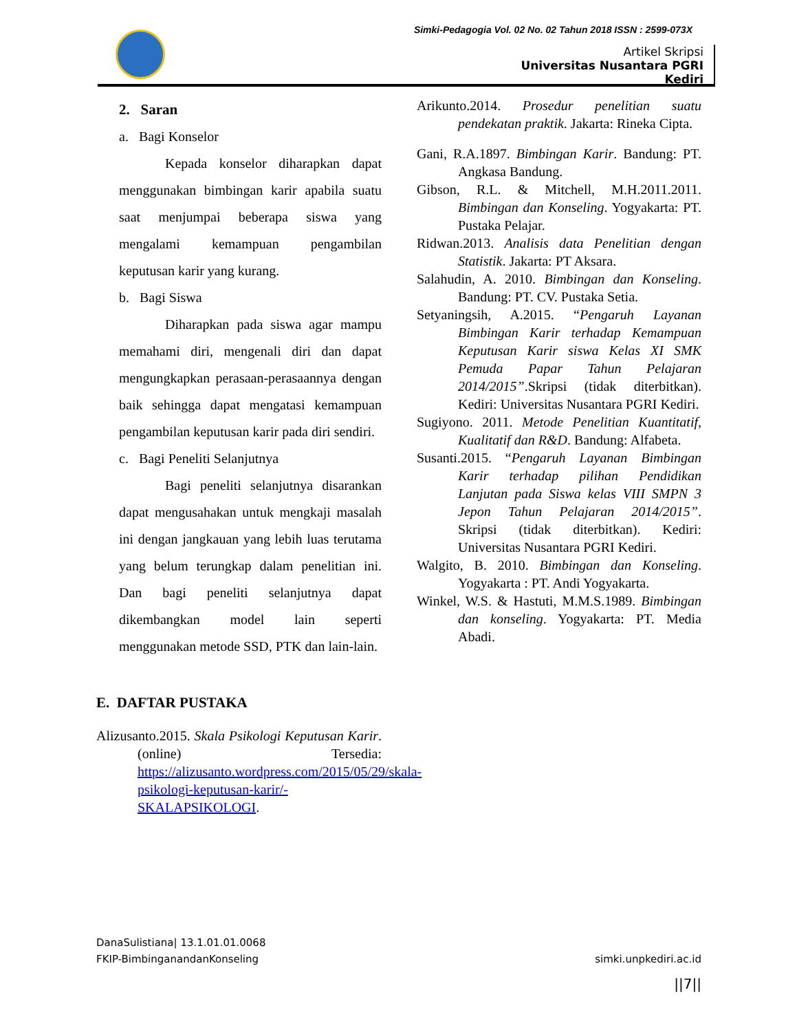Simki-Pedagogia Vol. 02 No. 02 Tahun 2018 ISSN : 2599-073X
Artikel Skripsi
Universitas Nusantara PGRI Kediri
2. Saran
a. Bagi Konselor
Kepada konselor diharapkan dapat menggunakan bimbingan karir apabila suatu saat menjumpai beberapa siswa yang mengalami kemampuan pengambilan keputusan karir yang kurang.
b. Bagi Siswa
Diharapkan pada siswa agar mampu memahami diri, mengenali diri dan dapat mengungkapkan perasaan-perasaannya dengan baik sehingga dapat mengatasi kemampuan pengambilan keputusan karir pada diri sendiri.
c. Bagi Peneliti Selanjutnya
Bagi peneliti selanjutnya disarankan dapat mengusahakan untuk mengkaji masalah ini dengan jangkauan yang lebih luas terutama yang belum terungkap dalam penelitian ini. Dan bagi peneliti selanjutnya dapat dikembangkan model lain seperti menggunakan metode SSD, PTK dan lain-lain.
E. DAFTAR PUSTAKA
Alizusanto.2015. Skala Psikologi Keputusan Karir. (online) Tersedia: https://alizusanto.wordpress.com/2015/05/29/skala-psikologi-keputusan-karir/-SKALAPSIKOLOGI.
Arikunto.2014. Prosedur penelitian suatu pendekatan praktik. Jakarta: Rineka Cipta.
Gani, R.A.1897. Bimbingan Karir. Bandung: PT. Angkasa Bandung.
Gibson, R.L. & Mitchell, M.H.2011.2011. Bimbingan dan Konseling. Yogyakarta: PT. Pustaka Pelajar.
Ridwan.2013. Analisis data Penelitian dengan Statistik. Jakarta: PT Aksara.
Salahudin, A. 2010. Bimbingan dan Konseling. Bandung: PT. CV. Pustaka Setia.
Setyaningsih, A.2015. “Pengaruh Layanan Bimbingan Karir terhadap Kemampuan Keputusan Karir siswa Kelas XI SMK Pemuda Papar Tahun Pelajaran 2014/2015”.Skripsi (tidak diterbitkan). Kediri: Universitas Nusantara PGRI Kediri.
Sugiyono. 2011. Metode Penelitian Kuantitatif, Kualitatif dan R&D. Bandung: Alfabeta.
Susanti.2015. “Pengaruh Layanan Bimbingan Karir terhadap pilihan Pendidikan Lanjutan pada Siswa kelas VIII SMPN 3 Jepon Tahun Pelajaran 2014/2015”. Skripsi (tidak diterbitkan). Kediri: Universitas Nusantara PGRI Kediri.
Walgito, B. 2010. Bimbingan dan Konseling. Yogyakarta : PT. Andi Yogyakarta.
Winkel, W.S. & Hastuti, M.M.S.1989. Bimbingan dan konseling. Yogyakarta: PT. Media Abadi.
DanaSulistiana| 13.1.01.01.0068
FKIP-BimbinganandanKonseling simki.unpkediri.ac.id
||7||